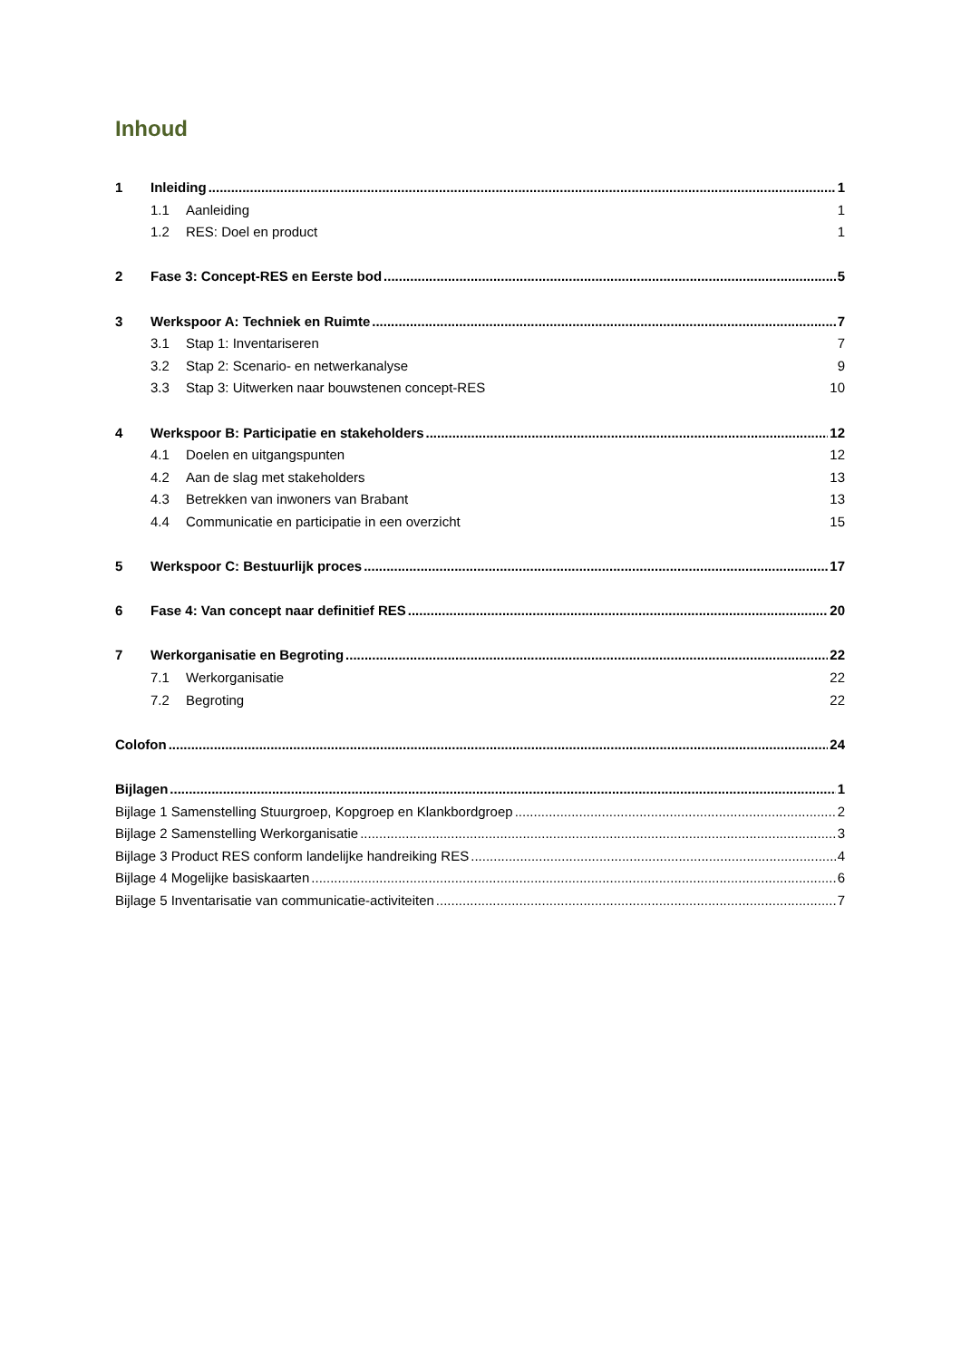Inhoud
1 Inleiding 1
1.1 Aanleiding 1
1.2 RES: Doel en product 1
2 Fase 3: Concept-RES en Eerste bod 5
3 Werkspoor A: Techniek en Ruimte 7
3.1 Stap 1: Inventariseren 7
3.2 Stap 2: Scenario- en netwerkanalyse 9
3.3 Stap 3: Uitwerken naar bouwstenen concept-RES 10
4 Werkspoor B: Participatie en stakeholders 12
4.1 Doelen en uitgangspunten 12
4.2 Aan de slag met stakeholders 13
4.3 Betrekken van inwoners van Brabant 13
4.4 Communicatie en participatie in een overzicht 15
5 Werkspoor C: Bestuurlijk proces 17
6 Fase 4: Van concept naar definitief RES 20
7 Werkorganisatie en Begroting 22
7.1 Werkorganisatie 22
7.2 Begroting 22
Colofon 24
Bijlagen 1
Bijlage 1 Samenstelling Stuurgroep, Kopgroep en Klankbordgroep 2
Bijlage 2 Samenstelling Werkorganisatie 3
Bijlage 3 Product RES conform landelijke handreiking RES 4
Bijlage 4 Mogelijke basiskaarten 6
Bijlage 5 Inventarisatie van communicatie-activiteiten 7